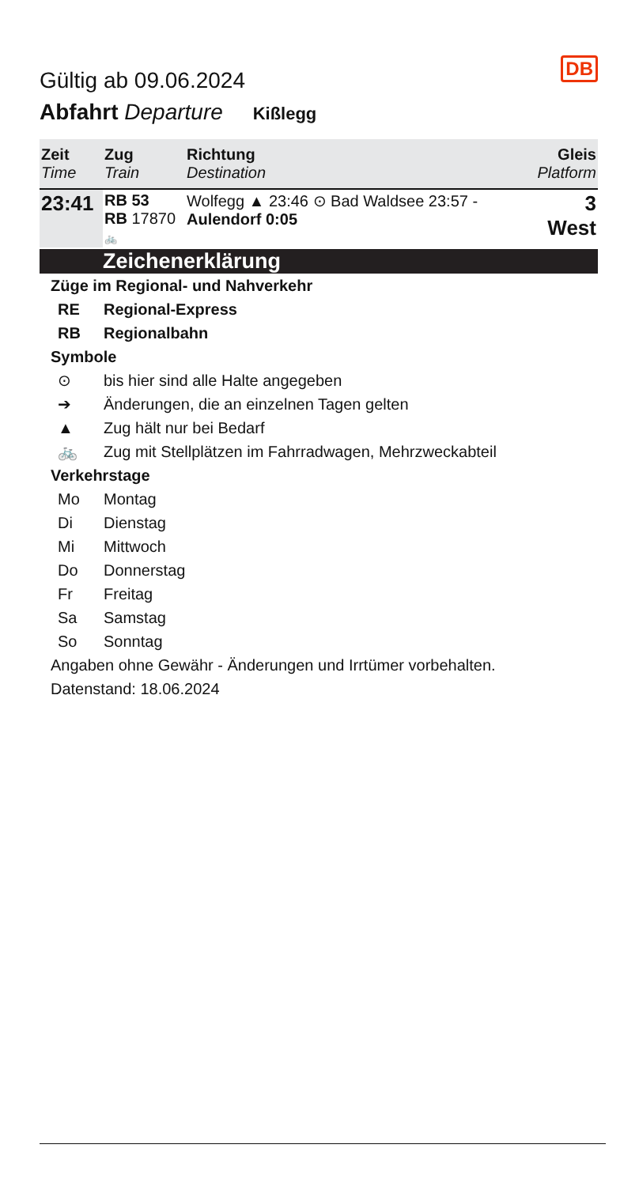DB
Gültig ab 09.06.2024
Abfahrt Departure Kißlegg
| Zeit Time | Zug Train | Richtung Destination | Gleis Platform |
| --- | --- | --- | --- |
| 23:41 | RB 53 RB 17870 🚲 | Wolfegg ▲ 23:46 ⊙ Bad Waldsee 23:57 - Aulendorf 0:05 | 3 West |
Zeichenerklärung
Züge im Regional- und Nahverkehr
RE Regional-Express
RB Regionalbahn
Symbole
⊙ bis hier sind alle Halte angegeben
➔ Änderungen, die an einzelnen Tagen gelten
▲ Zug hält nur bei Bedarf
🚲 Zug mit Stellplätzen im Fahrradwagen, Mehrzweckabteil
Verkehrstage
Mo Montag
Di Dienstag
Mi Mittwoch
Do Donnerstag
Fr Freitag
Sa Samstag
So Sonntag
Angaben ohne Gewähr - Änderungen und Irrtümer vorbehalten.
Datenstand: 18.06.2024